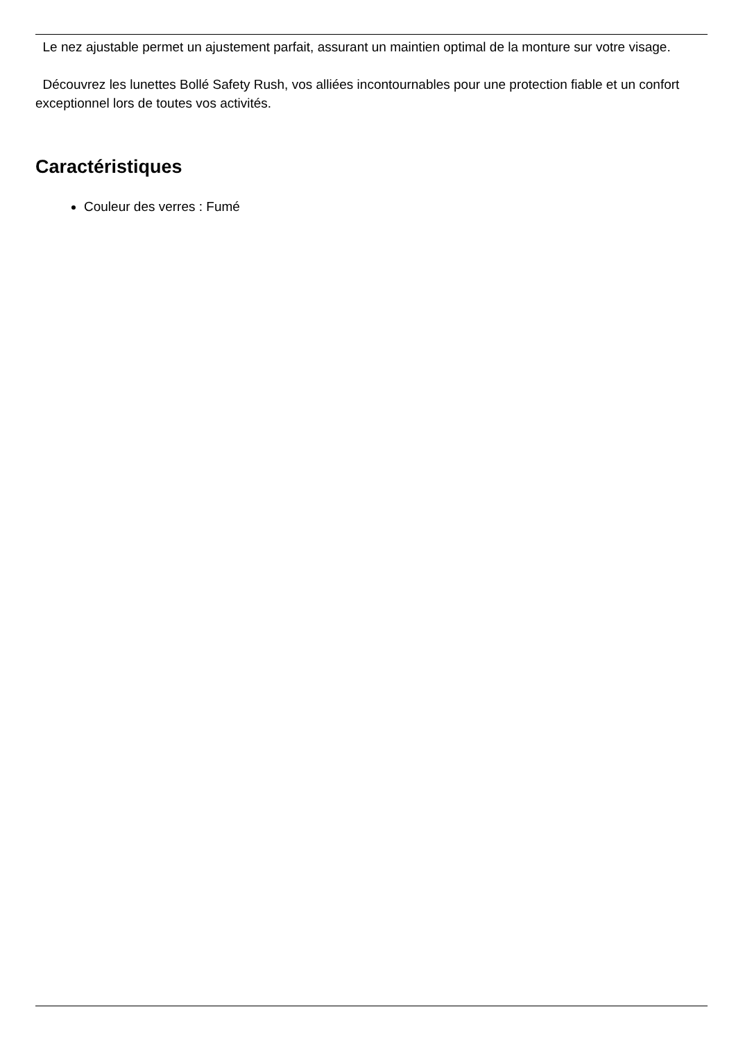Le nez ajustable permet un ajustement parfait, assurant un maintien optimal de la monture sur votre visage.
Découvrez les lunettes Bollé Safety Rush, vos alliées incontournables pour une protection fiable et un confort exceptionnel lors de toutes vos activités.
Caractéristiques
Couleur des verres : Fumé